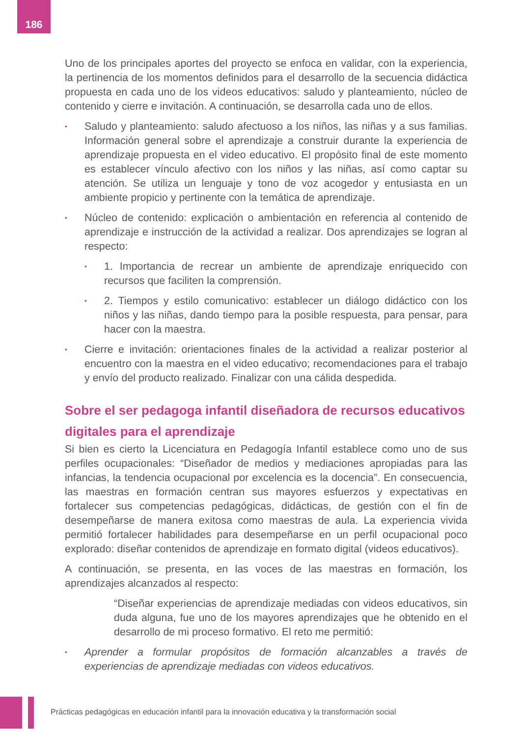186
Uno de los principales aportes del proyecto se enfoca en validar, con la experiencia, la pertinencia de los momentos definidos para el desarrollo de la secuencia didáctica propuesta en cada uno de los videos educativos: saludo y planteamiento, núcleo de contenido y cierre e invitación. A continuación, se desarrolla cada uno de ellos.
• Saludo y planteamiento: saludo afectuoso a los niños, las niñas y a sus familias. Información general sobre el aprendizaje a construir durante la experiencia de aprendizaje propuesta en el video educativo. El propósito final de este momento es establecer vínculo afectivo con los niños y las niñas, así como captar su atención. Se utiliza un lenguaje y tono de voz acogedor y entusiasta en un ambiente propicio y pertinente con la temática de aprendizaje.
• Núcleo de contenido: explicación o ambientación en referencia al contenido de aprendizaje e instrucción de la actividad a realizar. Dos aprendizajes se logran al respecto:
• 1. Importancia de recrear un ambiente de aprendizaje enriquecido con recursos que faciliten la comprensión.
• 2. Tiempos y estilo comunicativo: establecer un diálogo didáctico con los niños y las niñas, dando tiempo para la posible respuesta, para pensar, para hacer con la maestra.
• Cierre e invitación: orientaciones finales de la actividad a realizar posterior al encuentro con la maestra en el video educativo; recomendaciones para el trabajo y envío del producto realizado. Finalizar con una cálida despedida.
Sobre el ser pedagoga infantil diseñadora de recursos educativos digitales para el aprendizaje
Si bien es cierto la Licenciatura en Pedagogía Infantil establece como uno de sus perfiles ocupacionales: “Diseñador de medios y mediaciones apropiadas para las infancias, la tendencia ocupacional por excelencia es la docencia”. En consecuencia, las maestras en formación centran sus mayores esfuerzos y expectativas en fortalecer sus competencias pedagógicas, didácticas, de gestión con el fin de desempeñarse de manera exitosa como maestras de aula. La experiencia vivida permitió fortalecer habilidades para desempeñarse en un perfil ocupacional poco explorado: diseñar contenidos de aprendizaje en formato digital (videos educativos).
A continuación, se presenta, en las voces de las maestras en formación, los aprendizajes alcanzados al respecto:
“Diseñar experiencias de aprendizaje mediadas con videos educativos, sin duda alguna, fue uno de los mayores aprendizajes que he obtenido en el desarrollo de mi proceso formativo. El reto me permitió:
• Aprender a formular propósitos de formación alcanzables a través de experiencias de aprendizaje mediadas con videos educativos.
Prácticas pedagógicas en educación infantil para la innovación educativa y la transformación social